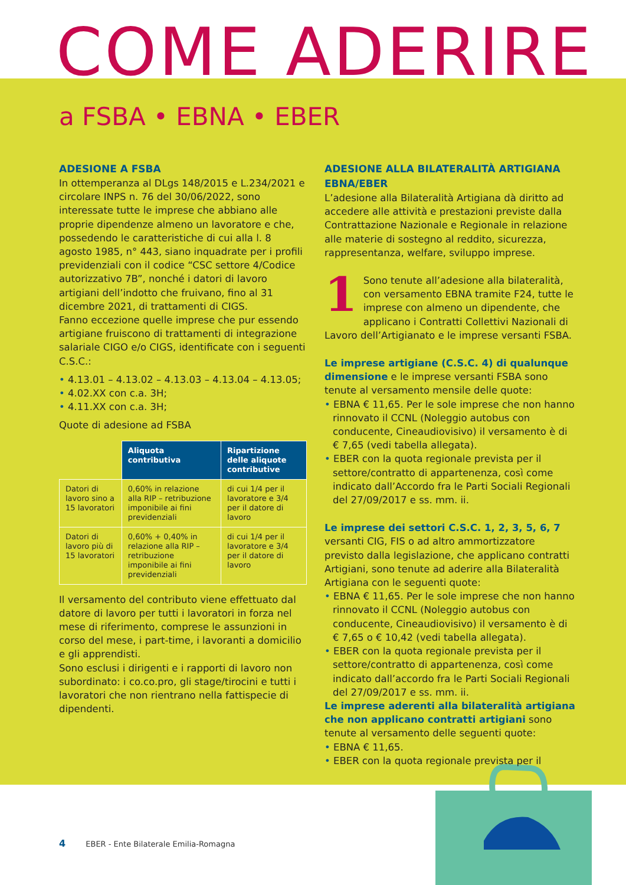COME ADERIRE
a FSBA • EBNA • EBER
ADESIONE A FSBA
In ottemperanza al DLgs 148/2015 e L.234/2021 e circolare INPS n. 76 del 30/06/2022, sono interessate tutte le imprese che abbiano alle proprie dipendenze almeno un lavoratore e che, possedendo le caratteristiche di cui alla l. 8 agosto 1985, n° 443, siano inquadrate per i profili previdenziali con il codice “CSC settore 4/Codice autorizzativo 7B”, nonché i datori di lavoro artigiani dell’indotto che fruivano, fino al 31 dicembre 2021, di trattamenti di CIGS.
Fanno eccezione quelle imprese che pur essendo artigiane fruiscono di trattamenti di integrazione salariale CIGO e/o CIGS, identificate con i seguenti C.S.C.:
4.13.01 – 4.13.02 – 4.13.03 – 4.13.04 – 4.13.05;
4.02.XX con c.a. 3H;
4.11.XX con c.a. 3H;
Quote di adesione ad FSBA
| | Aliquota contributiva | Ripartizione delle aliquote contributive |
| Datori di lavoro sino a 15 lavoratori | 0,60% in relazione alla RIP – retribuzione imponibile ai fini previdenziali | di cui 1/4 per il lavoratore e 3/4 per il datore di lavoro |
| Datori di lavoro più di 15 lavoratori | 0,60% + 0,40% in relazione alla RIP – retribuzione imponibile ai fini previdenziali | di cui 1/4 per il lavoratore e 3/4 per il datore di lavoro |
Il versamento del contributo viene effettuato dal datore di lavoro per tutti i lavoratori in forza nel mese di riferimento, comprese le assunzioni in corso del mese, i part-time, i lavoranti a domicilio e gli apprendisti.
Sono esclusi i dirigenti e i rapporti di lavoro non subordinato: i co.co.pro, gli stage/tirocini e tutti i lavoratori che non rientrano nella fattispecie di dipendenti.
ADESIONE ALLA BILATERALITÀ ARTIGIANA EBNA/EBER
L’adesione alla Bilateralità Artigiana dà diritto ad accedere alle attività e prestazioni previste dalla Contrattazione Nazionale e Regionale in relazione alle materie di sostegno al reddito, sicurezza, rappresentanza, welfare, sviluppo imprese.
1 Sono tenute all’adesione alla bilateralità, con versamento EBNA tramite F24, tutte le imprese con almeno un dipendente, che applicano i Contratti Collettivi Nazionali di Lavoro dell’Artigianato e le imprese versanti FSBA.
Le imprese artigiane (C.S.C. 4) di qualunque dimensione e le imprese versanti FSBA sono tenute al versamento mensile delle quote:
EBNA € 11,65. Per le sole imprese che non hanno rinnovato il CCNL (Noleggio autobus con conducente, Cineaudiovisivo) il versamento è di € 7,65 (vedi tabella allegata).
EBER con la quota regionale prevista per il settore/contratto di appartenenza, così come indicato dall’Accordo fra le Parti Sociali Regionali del 27/09/2017 e ss. mm. ii.
Le imprese dei settori C.S.C. 1, 2, 3, 5, 6, 7 versanti CIG, FIS o ad altro ammortizzatore previsto dalla legislazione, che applicano contratti Artigiani, sono tenute ad aderire alla Bilateralità Artigiana con le seguenti quote:
EBNA € 11,65. Per le sole imprese che non hanno rinnovato il CCNL (Noleggio autobus con conducente, Cineaudiovisivo) il versamento è di € 7,65 o € 10,42 (vedi tabella allegata).
EBER con la quota regionale prevista per il settore/contratto di appartenenza, così come indicato dall’accordo fra le Parti Sociali Regionali del 27/09/2017 e ss. mm. ii.
Le imprese aderenti alla bilateralità artigiana che non applicano contratti artigiani sono tenute al versamento delle seguenti quote:
EBNA € 11,65.
EBER con la quota regionale prevista per il
4 EBER - Ente Bilaterale Emilia-Romagna